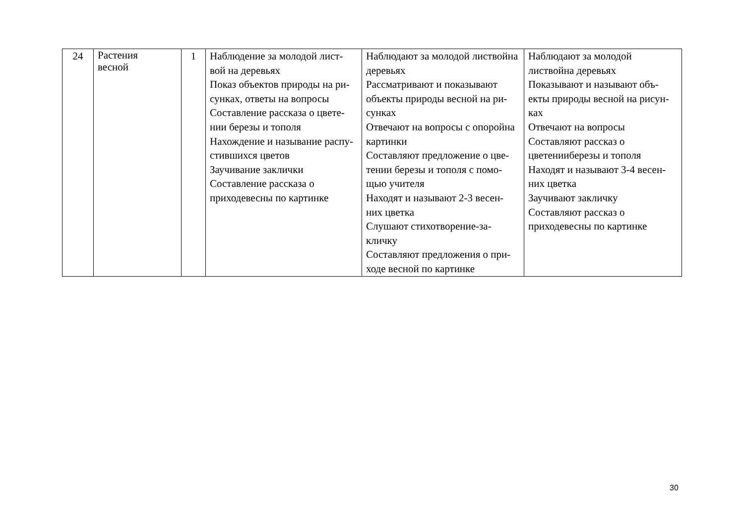| 24 | Растения весной | 1 | Наблюдение за молодой лист-вой на деревьях Показ объектов природы на ри- сунках, ответы на вопросы Составление рассказа о цвете- нии березы и тополя Нахождение и называние распу-стившихся цветов Заучивание заклички Составление рассказа о приходевесны по картинке | Наблюдают за молодой листвойна деревьях Рассматривают и показывают объекты природы весной на ри-сунках Отвечают на вопросы с опоройна картинки Составляют предложение о цве-тении березы и тополя с помо- щью учителя Находят и называют 2-3 весен-них цветка Слушают стихотворение-за-кличку Составляют предложения о при-ходе весной по картинке | Наблюдают за молодой листвойна деревьях Показывают и называют объ- екты природы весной на рисун-ках Отвечают на вопросы Составляют рассказ о цветенииберезы и тополя Находят и называют 3-4 весен-них цветка Заучивают закличку Составляют рассказ о приходевесны по картинке |
30